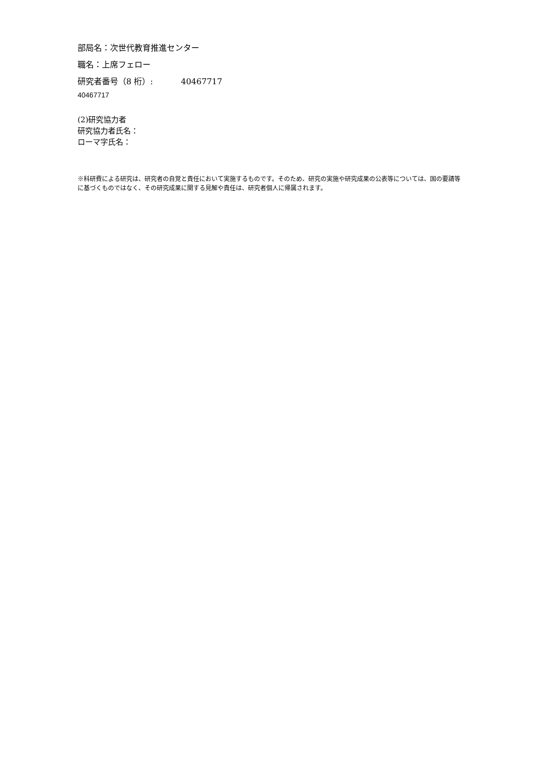部局名：次世代教育推進センター
職名：上席フェロー
研究者番号（8 桁）: 40467717
40467717
(2)研究協力者
研究協力者氏名：
ローマ字氏名：
※科研費による研究は、研究者の自覚と責任において実施するものです。そのため、研究の実施や研究成果の公表等については、国の要請等に基づくものではなく、その研究成果に関する見解や責任は、研究者個人に帰属されます。